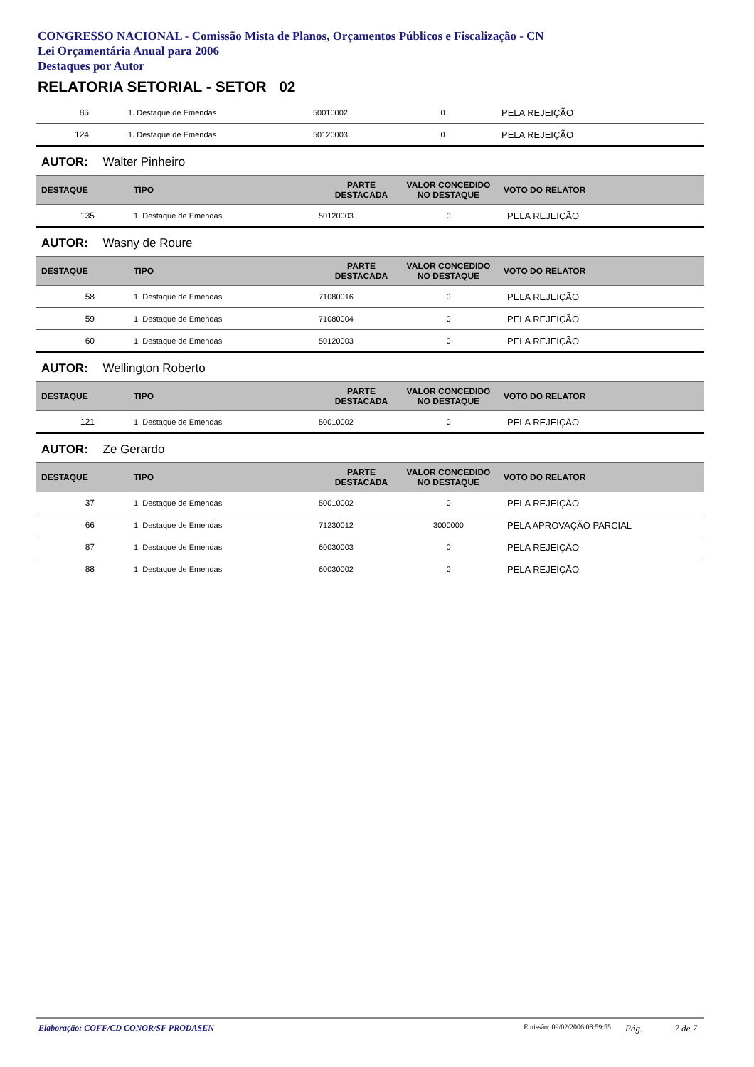CONGRESSO NACIONAL - Comissão Mista de Planos, Orçamentos Públicos e Fiscalização - CN
Lei Orçamentária Anual para 2006
Destaques por Autor
RELATORIA SETORIAL - SETOR 02
| 86 | 1. Destaque de Emendas | 50010002 | 0 | PELA REJEIÇÃO |
| 124 | 1. Destaque de Emendas | 50120003 | 0 | PELA REJEIÇÃO |
AUTOR: Walter Pinheiro
| DESTAQUE | TIPO | PARTE DESTACADA | VALOR CONCEDIDO NO DESTAQUE | VOTO DO RELATOR |
| --- | --- | --- | --- | --- |
| 135 | 1. Destaque de Emendas | 50120003 | 0 | PELA REJEIÇÃO |
AUTOR: Wasny de Roure
| DESTAQUE | TIPO | PARTE DESTACADA | VALOR CONCEDIDO NO DESTAQUE | VOTO DO RELATOR |
| --- | --- | --- | --- | --- |
| 58 | 1. Destaque de Emendas | 71080016 | 0 | PELA REJEIÇÃO |
| 59 | 1. Destaque de Emendas | 71080004 | 0 | PELA REJEIÇÃO |
| 60 | 1. Destaque de Emendas | 50120003 | 0 | PELA REJEIÇÃO |
AUTOR: Wellington Roberto
| DESTAQUE | TIPO | PARTE DESTACADA | VALOR CONCEDIDO NO DESTAQUE | VOTO DO RELATOR |
| --- | --- | --- | --- | --- |
| 121 | 1. Destaque de Emendas | 50010002 | 0 | PELA REJEIÇÃO |
AUTOR: Ze Gerardo
| DESTAQUE | TIPO | PARTE DESTACADA | VALOR CONCEDIDO NO DESTAQUE | VOTO DO RELATOR |
| --- | --- | --- | --- | --- |
| 37 | 1. Destaque de Emendas | 50010002 | 0 | PELA REJEIÇÃO |
| 66 | 1. Destaque de Emendas | 71230012 | 3000000 | PELA APROVAÇÃO PARCIAL |
| 87 | 1. Destaque de Emendas | 60030003 | 0 | PELA REJEIÇÃO |
| 88 | 1. Destaque de Emendas | 60030002 | 0 | PELA REJEIÇÃO |
Elaboração: COFF/CD CONOR/SF PRODASEN Emissão: 09/02/2006 08:59:55 Pág. 7 de 7